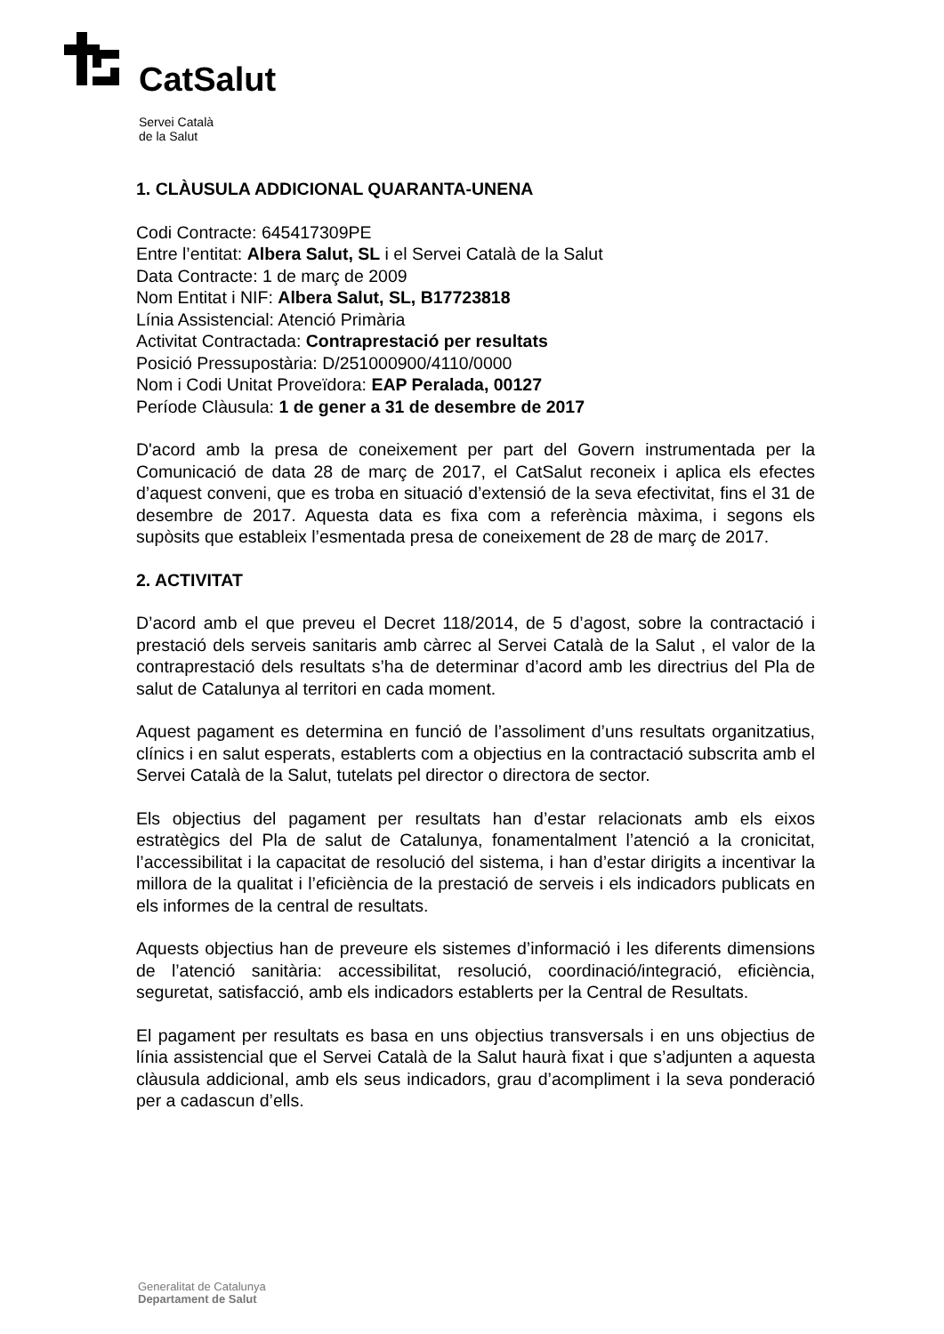CatSalut
Servei Català
de la Salut
1. CLÀUSULA ADDICIONAL QUARANTA-UNENA
Codi Contracte: 645417309PE
Entre l’entitat: Albera Salut, SL i el Servei Català de la Salut
Data Contracte: 1 de març de 2009
Nom Entitat i NIF: Albera Salut, SL, B17723818
Línia Assistencial: Atenció Primària
Activitat Contractada: Contraprestació per resultats
Posició Pressupostària: D/251000900/4110/0000
Nom i Codi Unitat Proveïdora: EAP Peralada, 00127
Període Clàusula: 1 de gener a 31 de desembre de 2017
D'acord amb la presa de coneixement per part del Govern instrumentada per la Comunicació de data 28 de març de 2017, el CatSalut reconeix i aplica els efectes d’aquest conveni, que es troba en situació d’extensió de la seva efectivitat, fins el 31 de desembre de 2017. Aquesta data es fixa com a referència màxima, i segons els supòsits que estableix l’esmentada presa de coneixement de 28 de març de 2017.
2. ACTIVITAT
D’acord amb el que preveu el Decret 118/2014, de 5 d’agost, sobre la contractació i prestació dels serveis sanitaris amb càrrec al Servei Català de la Salut , el valor de la contraprestació dels resultats s’ha de determinar d’acord amb les directrius del Pla de salut de Catalunya al territori en cada moment.
Aquest pagament es determina en funció de l’assoliment d’uns resultats organitzatius, clínics i en salut esperats, establerts com a objectius en la contractació subscrita amb el Servei Català de la Salut, tutelats pel director o directora de sector.
Els objectius del pagament per resultats han d’estar relacionats amb els eixos estratègics del Pla de salut de Catalunya, fonamentalment l’atenció a la cronicitat, l’accessibilitat i la capacitat de resolució del sistema, i han d’estar dirigits a incentivar la millora de la qualitat i l’eficiència de la prestació de serveis i els indicadors publicats en els informes de la central de resultats.
Aquests objectius han de preveure els sistemes d’informació i les diferents dimensions de l’atenció sanitària: accessibilitat, resolució, coordinació/integració, eficiència, seguretat, satisfacció, amb els indicadors establerts per la Central de Resultats.
El pagament per resultats es basa en uns objectius transversals i en uns objectius de línia assistencial que el Servei Català de la Salut haurà fixat i que s’adjunten a aquesta clàusula addicional, amb els seus indicadors, grau d’acompliment i la seva ponderació per a cadascun d’ells.
Generalitat de Catalunya
Departament de Salut